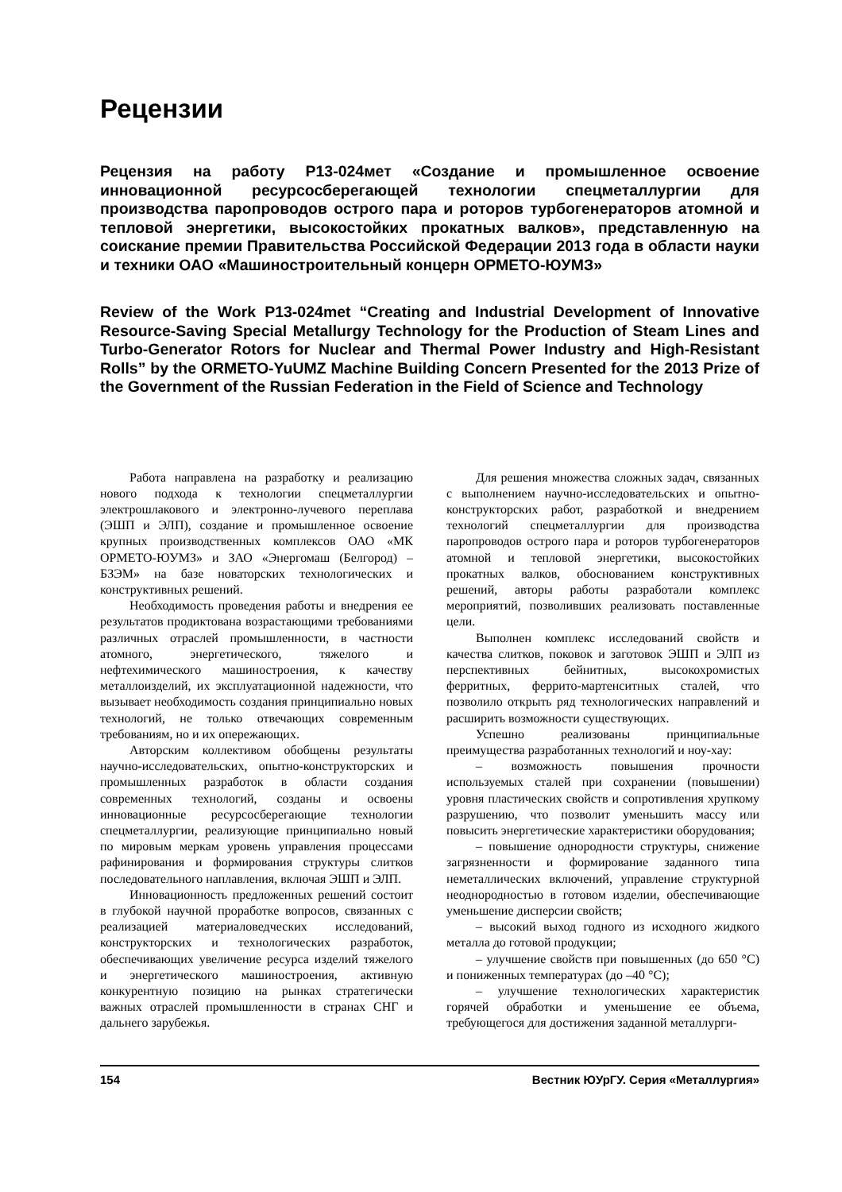Рецензии
Рецензия на работу Р13-024мет «Создание и промышленное освоение инновационной ресурсосберегающей технологии спецметаллургии для производства паропроводов острого пара и роторов турбогенераторов атомной и тепловой энергетики, высокостойких прокатных валков», представленную на соискание премии Правительства Российской Федерации 2013 года в области науки и техники ОАО «Машиностроительный концерн ОРМЕТО-ЮУМЗ»
Review of the Work P13-024met “Creating and Industrial Development of Innovative Resource-Saving Special Metallurgy Technology for the Production of Steam Lines and Turbo-Generator Rotors for Nuclear and Thermal Power Industry and High-Resistant Rolls” by the ORMETO-YuUMZ Machine Building Concern Presented for the 2013 Prize of the Government of the Russian Federation in the Field of Science and Technology
Работа направлена на разработку и реализацию нового подхода к технологии спецметаллургии электрошлакового и электронно-лучевого переплава (ЭШП и ЭЛП), создание и промышленное освоение крупных производственных комплексов ОАО «МК ОРМЕТО-ЮУМЗ» и ЗАО «Энергомаш (Белгород) – БЗЭМ» на базе новаторских технологических и конструктивных решений.
Необходимость проведения работы и внедрения ее результатов продиктована возрастающими требованиями различных отраслей промышленности, в частности атомного, энергетического, тяжелого и нефтехимического машиностроения, к качеству металлоизделий, их эксплуатационной надежности, что вызывает необходимость создания принципиально новых технологий, не только отвечающих современным требованиям, но и их опережающих.
Авторским коллективом обобщены результаты научно-исследовательских, опытно-конструкторских и промышленных разработок в области создания современных технологий, созданы и освоены инновационные ресурсосберегающие технологии спецметаллургии, реализующие принципиально новый по мировым меркам уровень управления процессами рафинирования и формирования структуры слитков последовательного наплавления, включая ЭШП и ЭЛП.
Инновационность предложенных решений состоит в глубокой научной проработке вопросов, связанных с реализацией материаловедческих исследований, конструкторских и технологических разработок, обеспечивающих увеличение ресурса изделий тяжелого и энергетического машиностроения, активную конкурентную позицию на рынках стратегически важных отраслей промышленности в странах СНГ и дальнего зарубежья.
Для решения множества сложных задач, связанных с выполнением научно-исследовательских и опытно-конструкторских работ, разработкой и внедрением технологий спецметаллургии для производства паропроводов острого пара и роторов турбогенераторов атомной и тепловой энергетики, высокостойких прокатных валков, обоснованием конструктивных решений, авторы работы разработали комплекс мероприятий, позволивших реализовать поставленные цели.
Выполнен комплекс исследований свойств и качества слитков, поковок и заготовок ЭШП и ЭЛП из перспективных бейнитных, высокохромистых ферритных, феррито-мартенситных сталей, что позволило открыть ряд технологических направлений и расширить возможности существующих.
Успешно реализованы принципиальные преимущества разработанных технологий и ноу-хау:
– возможность повышения прочности используемых сталей при сохранении (повышении) уровня пластических свойств и сопротивления хрупкому разрушению, что позволит уменьшить массу или повысить энергетические характеристики оборудования;
– повышение однородности структуры, снижение загрязненности и формирование заданного типа неметаллических включений, управление структурной неоднородностью в готовом изделии, обеспечивающие уменьшение дисперсии свойств;
– высокий выход годного из исходного жидкого металла до готовой продукции;
– улучшение свойств при повышенных (до 650 °С) и пониженных температурах (до –40 °С);
– улучшение технологических характеристик горячей обработки и уменьшение ее объема, требующегося для достижения заданной металлурги-
154 Вестник ЮУрГУ. Серия «Металлургия»